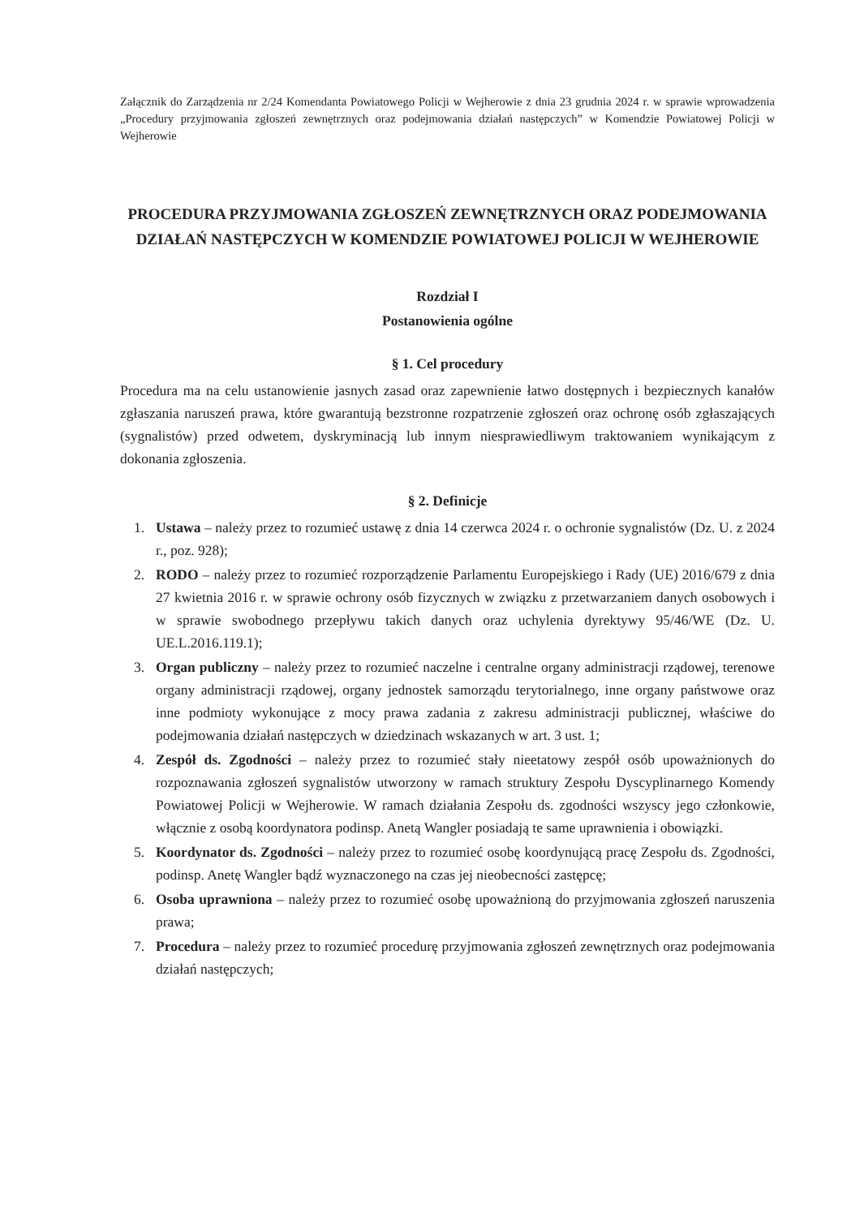Załącznik do Zarządzenia nr 2/24 Komendanta Powiatowego Policji w Wejherowie z dnia 23 grudnia 2024 r. w sprawie wprowadzenia „Procedury przyjmowania zgłoszeń zewnętrznych oraz podejmowania działań następczych” w Komendzie Powiatowej Policji w Wejherowie
PROCEDURA PRZYJMOWANIA ZGŁOSZEŃ ZEWNĘTRZNYCH ORAZ PODEJMOWANIA DZIAŁAŃ NASTĘPCZYCH W KOMENDZIE POWIATOWEJ POLICJI W WEJHEROWIE
Rozdział I
Postanowienia ogólne
§ 1. Cel procedury
Procedura ma na celu ustanowienie jasnych zasad oraz zapewnienie łatwo dostępnych i bezpiecznych kanałów zgłaszania naruszeń prawa, które gwarantują bezstronne rozpatrzenie zgłoszeń oraz ochronę osób zgłaszających (sygnalistów) przed odwetem, dyskryminacją lub innym niesprawiedliwym traktowaniem wynikającym z dokonania zgłoszenia.
§ 2. Definicje
1. Ustawa – należy przez to rozumieć ustawę z dnia 14 czerwca 2024 r. o ochronie sygnalistów (Dz. U. z 2024 r., poz. 928);
2. RODO – należy przez to rozumieć rozporządzenie Parlamentu Europejskiego i Rady (UE) 2016/679 z dnia 27 kwietnia 2016 r. w sprawie ochrony osób fizycznych w związku z przetwarzaniem danych osobowych i w sprawie swobodnego przepływu takich danych oraz uchylenia dyrektywy 95/46/WE (Dz. U. UE.L.2016.119.1);
3. Organ publiczny – należy przez to rozumieć naczelne i centralne organy administracji rządowej, terenowe organy administracji rządowej, organy jednostek samorządu terytorialnego, inne organy państwowe oraz inne podmioty wykonujące z mocy prawa zadania z zakresu administracji publicznej, właściwe do podejmowania działań następczych w dziedzinach wskazanych w art. 3 ust. 1;
4. Zespół ds. Zgodności – należy przez to rozumieć stały nieetatowy zespół osób upoważnionych do rozpoznawania zgłoszeń sygnalistów utworzony w ramach struktury Zespołu Dyscyplinarnego Komendy Powiatowej Policji w Wejherowie. W ramach działania Zespołu ds. zgodności wszyscy jego członkowie, włącznie z osobą koordynatora podinsp. Anetą Wangler posiadają te same uprawnienia i obowiązki.
5. Koordynator ds. Zgodności – należy przez to rozumieć osobę koordynującą pracę Zespołu ds. Zgodności, podinsp. Anetę Wangler bądź wyznaczonego na czas jej nieobecności zastępcę;
6. Osoba uprawniona – należy przez to rozumieć osobę upoważnioną do przyjmowania zgłoszeń naruszenia prawa;
7. Procedura – należy przez to rozumieć procedurę przyjmowania zgłoszeń zewnętrznych oraz podejmowania działań następczych;